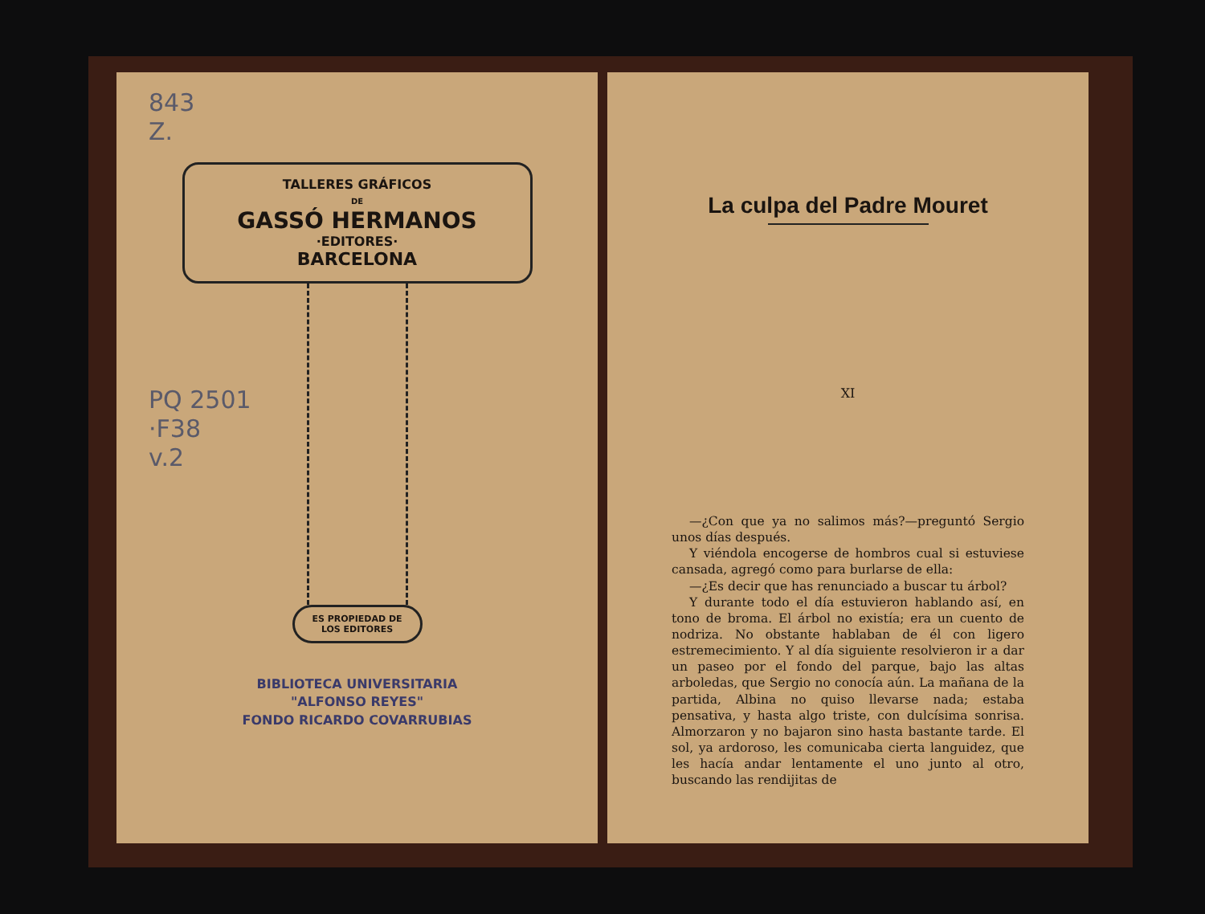843
Z.
TALLERES GRÁFICOS
DE
GASSÓ HERMANOS
·EDITORES·
BARCELONA
PQ 2501
·F38
v.2
ES PROPIEDAD DE
LOS EDITORES
BIBLIOTECA UNIVERSITARIA
"ALFONSO REYES"
FONDO RICARDO COVARRUBIAS
La culpa del Padre Mouret
XI
—¿Con que ya no salimos más?—preguntó Sergio unos días después.
Y viéndola encogerse de hombros cual si estuviese cansada, agregó como para burlarse de ella:
—¿Es decir que has renunciado a buscar tu árbol?
Y durante todo el día estuvieron hablando así, en tono de broma. El árbol no existía; era un cuento de nodriza. No obstante hablaban de él con ligero estremecimiento. Y al día siguiente resolvieron ir a dar un paseo por el fondo del parque, bajo las altas arboledas, que Sergio no conocía aún. La mañana de la partida, Albina no quiso llevarse nada; estaba pensativa, y hasta algo triste, con dulcísima sonrisa. Almorzaron y no bajaron sino hasta bastante tarde. El sol, ya ardoroso, les comunicaba cierta languidez, que les hacía andar lentamente el uno junto al otro, buscando las rendijitas de